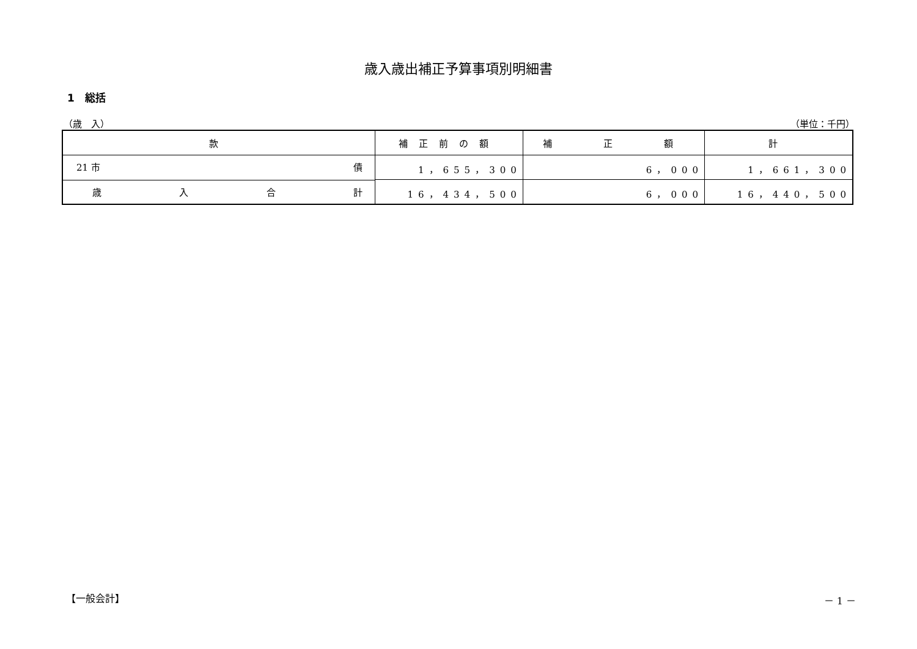歳入歳出補正予算事項別明細書
1　総括
（歳　入） （単位：千円）
| 款 | 補正前の額 | 補 正 額 | 計 |
| --- | --- | --- | --- |
| 21 市 債 | 1，655，300 | 6，000 | 1，661，300 |
| 歳 入 合 計 | 16，434，500 | 6，000 | 16，440，500 |
【一般会計】 － 1 －